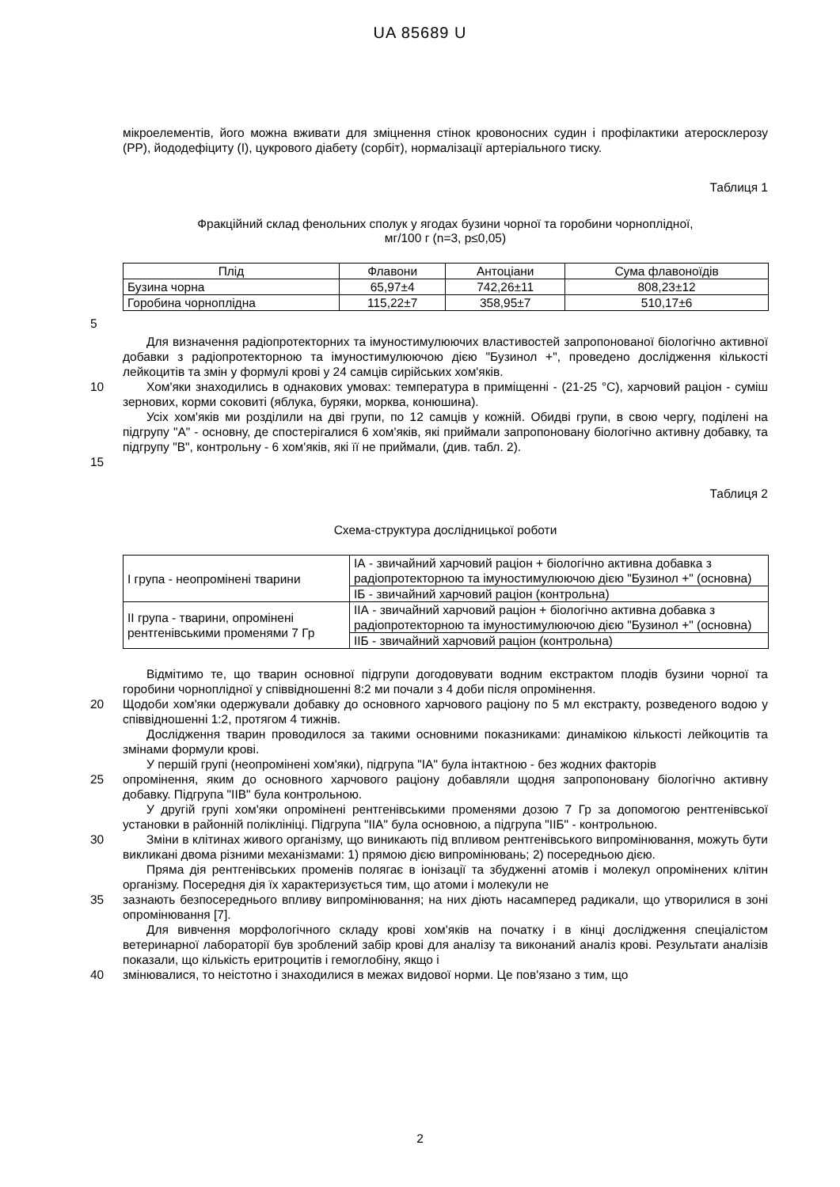UA 85689 U
мікроелементів, його можна вживати для зміцнення стінок кровоносних судин і профілактики атеросклерозу (PP), йододефіциту (I), цукрового діабету (сорбіт), нормалізації артеріального тиску.
Таблиця 1
Фракційний склад фенольних сполук у ягодах бузини чорної та горобини чорноплідної,
мг/100 г (n=3, p≤0,05)
| Плід | Флавони | Антоціани | Сума флавоноїдів |
| --- | --- | --- | --- |
| Бузина чорна | 65,97±4 | 742,26±11 | 808,23±12 |
| Горобина чорноплідна | 115,22±7 | 358,95±7 | 510,17±6 |
5
Для визначення радіопротекторних та імуностимулюючих властивостей запропонованої біологічно активної добавки з радіопротекторною та імуностимулюючою дією "Бузинол +", проведено дослідження кількості лейкоцитів та змін у формулі крові у 24 самців сирійських хом'яків.
10 Хом'яки знаходились в однакових умовах: температура в приміщенні - (21-25 °С), харчовий раціон - суміш зернових, корми соковиті (яблука, буряки, морква, конюшина).
Усіх хом'яків ми розділили на дві групи, по 12 самців у кожній. Обидві групи, в свою чергу, поділені на підгрупу "А" - основну, де спостерігалися 6 хом'яків, які приймали запропоновану біологічно активну добавку, та підгрупу "В", контрольну - 6 хом'яків, які її не приймали, (див. табл. 2).
15
Таблиця 2
Схема-структура дослідницької роботи
| I група - неопромінені тварини | IА - звичайний харчовий раціон + біологічно активна добавка з радіопротекторною та імуностимулюючою дією "Бузинол +" (основна) |
| | IБ - звичайний харчовий раціон (контрольна) |
| II група - тварини, опромінені рентгенівськими променями 7 Гр | IIА - звичайний харчовий раціон + біологічно активна добавка з радіопротекторною та імуностимулюючою дією "Бузинол +" (основна) |
| | IIБ - звичайний харчовий раціон (контрольна) |
Відмітимо те, що тварин основної підгрупи догодовувати водним екстрактом плодів бузини чорної та горобини чорноплідної у співвідношенні 8:2 ми почали з 4 доби після опромінення.
20 Щодоби хом'яки одержували добавку до основного харчового раціону по 5 мл екстракту, розведеного водою у співвідношенні 1:2, протягом 4 тижнів.
Дослідження тварин проводилося за такими основними показниками: динамікою кількості лейкоцитів та змінами формули крові.
У першій групі (неопромінені хом'яки), підгрупа "IA" була інтактною - без жодних факторів
25 опромінення, яким до основного харчового раціону добавляли щодня запропоновану біологічно активну добавку. Підгрупа "IIB" була контрольною.
У другій групі хом'яки опромінені рентгенівськими променями дозою 7 Гр за допомогою рентгенівської установки в районній поліклініці. Підгрупа "IIA" була основною, а підгрупа "IIБ" - контрольною.
30 Зміни в клітинах живого організму, що виникають під впливом рентгенівського випромінювання, можуть бути викликані двома різними механізмами: 1) прямою дією випромінювань; 2) посередньою дією.
Пряма дія рентгенівських променів полягає в іонізації та збудженні атомів і молекул опромінених клітин організму. Посередня дія їх характеризується тим, що атоми і молекули не
35 зазнають безпосереднього впливу випромінювання; на них діють насамперед радикали, що утворилися в зоні опромінювання [7].
Для вивчення морфологічного складу крові хом'яків на початку і в кінці дослідження спеціалістом ветеринарної лабораторії був зроблений забір крові для аналізу та виконаний аналіз крові. Результати аналізів показали, що кількість еритроцитів і гемоглобіну, якщо і
40 змінювалися, то неістотно і знаходилися в межах видової норми. Це пов'язано з тим, що
2